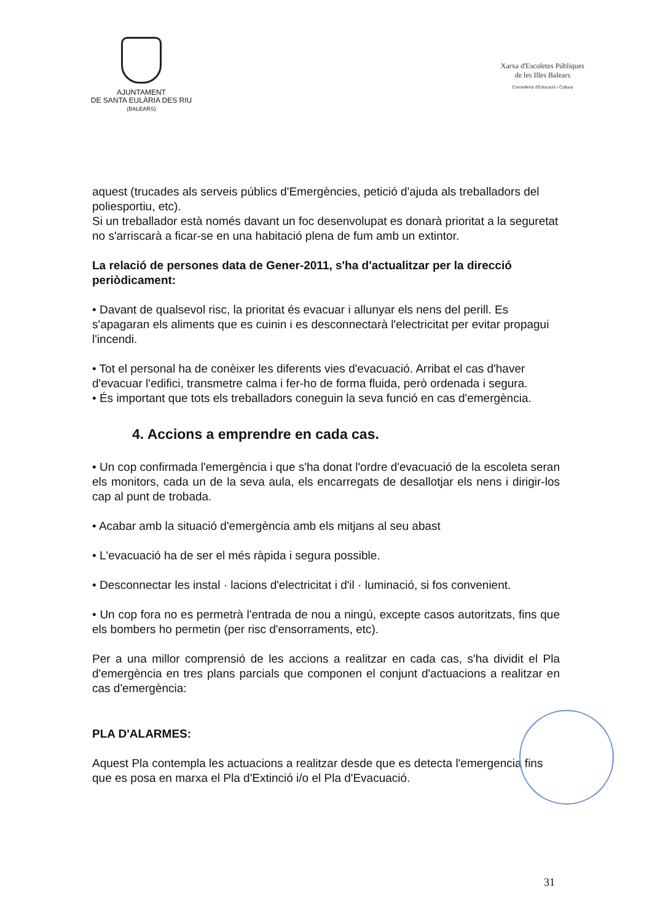AJUNTAMENT
DE SANTA EULÀRIA DES RIU
(BALEARS)
Xarxa d'Escoletes Públiques
de les Illes Balears
Conselleria d'Educació i Cultura
aquest (trucades als serveis públics d'Emergències, petició d'ajuda als treballadors del poliesportiu, etc).
Si un treballador està només davant un foc desenvolupat es donarà prioritat a la seguretat no s'arriscarà a ficar-se en una habitació plena de fum amb un extintor.
La relació de persones data de Gener-2011, s'ha d'actualitzar per la direcció periòdicament:
• Davant de qualsevol risc, la prioritat és evacuar i allunyar els nens del perill. Es s'apagaran els aliments que es cuinin i es desconnectarà l'electricitat per evitar propagui l'incendi.
• Tot el personal ha de conèixer les diferents vies d'evacuació. Arribat el cas d'haver d'evacuar l'edifici, transmetre calma i fer-ho de forma fluida, però ordenada i segura.
• És important que tots els treballadors coneguin la seva funció en cas d'emergència.
4. Accions a emprendre en cada cas.
• Un cop confirmada l'emergència i que s'ha donat l'ordre d'evacuació de la escoleta seran els monitors, cada un de la seva aula, els encarregats de desallotjar els nens i dirigir-los cap al punt de trobada.
• Acabar amb la situació d'emergència amb els mitjans al seu abast
• L'evacuació ha de ser el més ràpida i segura possible.
• Desconnectar les instal · lacions d'electricitat i d'il · luminació, si fos convenient.
• Un cop fora no es permetrà l'entrada de nou a ningú, excepte casos autoritzats, fins que els bombers ho permetin (per risc d'ensorraments, etc).
Per a una millor comprensió de les accions a realitzar en cada cas, s'ha dividit el Pla d'emergència en tres plans parcials que componen el conjunt d'actuacions a realitzar en cas d'emergència:
PLA D'ALARMES:
Aquest Pla contempla les actuacions a realitzar desde que es detecta l'emergencia fins que es posa en marxa el Pla d'Extinció i/o el Pla d'Evacuació.
31